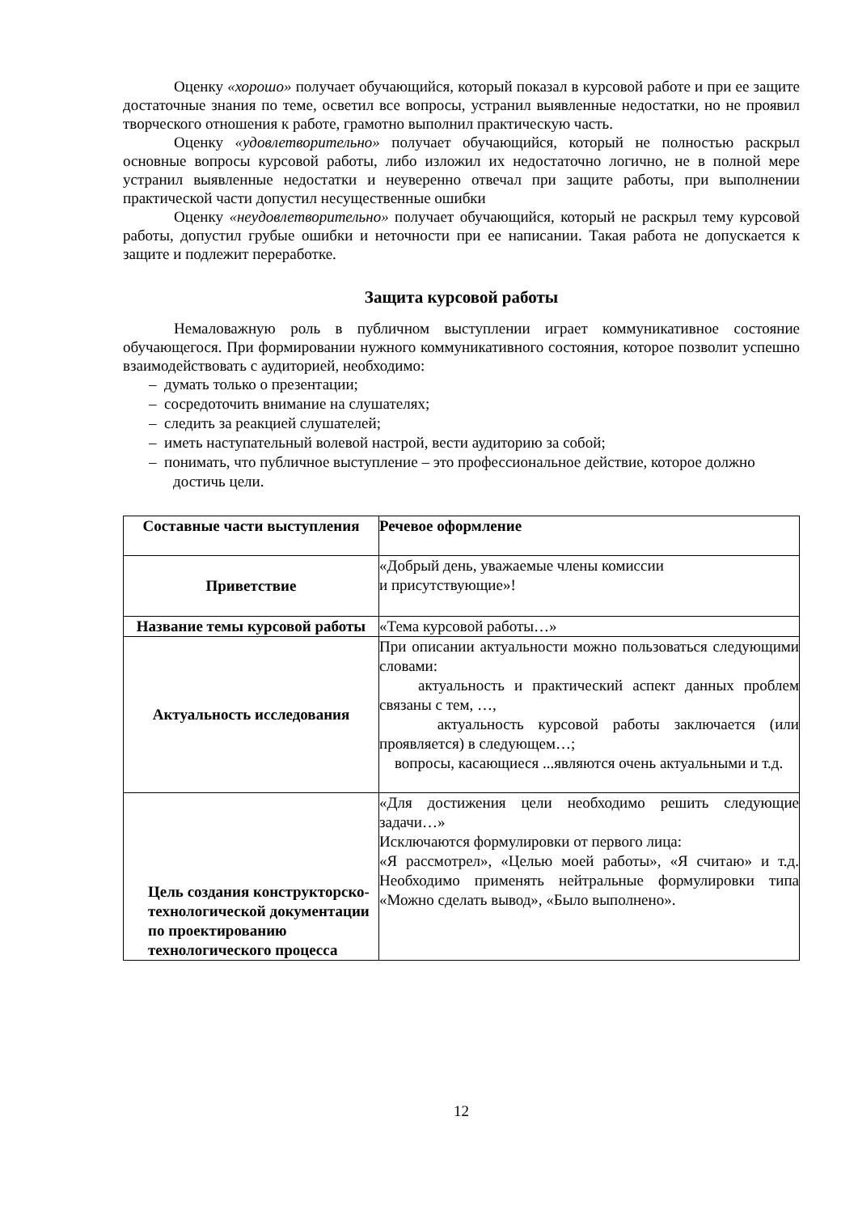Оценку «хорошо» получает обучающийся, который показал в курсовой работе и при ее защите достаточные знания по теме, осветил все вопросы, устранил выявленные недостатки, но не проявил творческого отношения к работе, грамотно выполнил практическую часть.
Оценку «удовлетворительно» получает обучающийся, который не полностью раскрыл основные вопросы курсовой работы, либо изложил их недостаточно логично, не в полной мере устранил выявленные недостатки и неуверенно отвечал при защите работы, при выполнении практической части допустил несущественные ошибки
Оценку «неудовлетворительно» получает обучающийся, который не раскрыл тему курсовой работы, допустил грубые ошибки и неточности при ее написании. Такая работа не допускается к защите и подлежит переработке.
Защита курсовой работы
Немаловажную роль в публичном выступлении играет коммуникативное состояние обучающегося. При формировании нужного коммуникативного состояния, которое позволит успешно взаимодействовать с аудиторией, необходимо:
– думать только о презентации;
– сосредоточить внимание на слушателях;
– следить за реакцией слушателей;
– иметь наступательный волевой настрой, вести аудиторию за собой;
– понимать, что публичное выступление – это профессиональное действие, которое должно достичь цели.
| Составные части выступления | Речевое оформление |
| Приветствие | «Добрый день, уважаемые члены комиссии и присутствующие»! |
| Название темы курсовой работы | «Тема курсовой работы…» |
| Актуальность исследования | При описании актуальности можно пользоваться следующими словами: актуальность и практический аспект данных проблем связаны с тем, …, актуальность курсовой работы заключается (или проявляется) в следующем…; вопросы, касающиеся ...являются очень актуальными и т.д. |
| Цель создания конструкторско-технологической документации по проектированию технологического процесса | «Для достижения цели необходимо решить следующие задачи…» Исключаются формулировки от первого лица: «Я рассмотрел», «Целью моей работы», «Я считаю» и т.д. Необходимо применять нейтральные формулировки типа «Можно сделать вывод», «Было выполнено». |
12